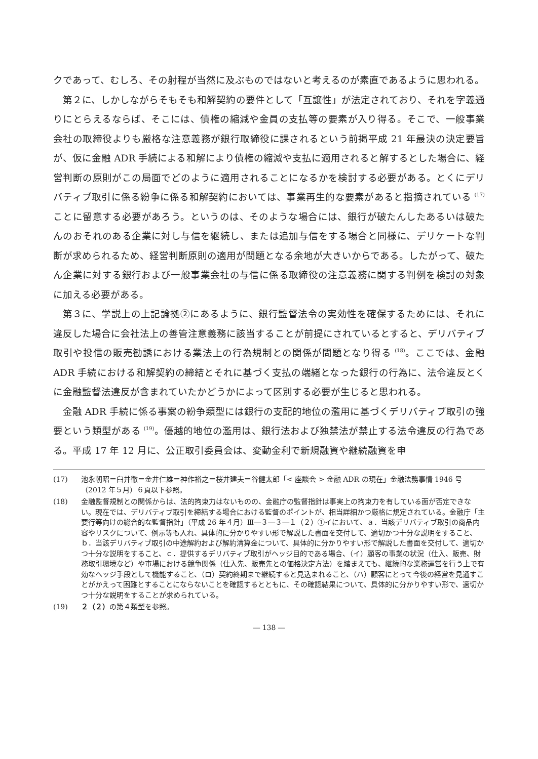クであって、むしろ、その射程が当然に及ぶものではないと考えるのが素直であるように思われる。
第２に、しかしながらそもそも和解契約の要件として「互譲性」が法定されており、それを字義通りにとらえるならば、そこには、債権の縮減や金員の支払等の要素が入り得る。そこで、一般事業会社の取締役よりも厳格な注意義務が銀行取締役に課されるという前掲平成 21 年最決の決定要旨が、仮に金融 ADR 手続による和解により債権の縮減や支払に適用されると解するとした場合に、経営判断の原則がこの局面でどのように適用されることになるかを検討する必要がある。とくにデリバティブ取引に係る紛争に係る和解契約においては、事業再生的な要素があると指摘されている <sup>(17)</sup> ことに留意する必要があろう。というのは、そのような場合には、銀行が破たんしたあるいは破たんのおそれのある企業に対し与信を継続し、または追加与信をする場合と同様に、デリケートな判断が求められるため、経営判断原則の適用が問題となる余地が大きいからである。したがって、破たん企業に対する銀行および一般事業会社の与信に係る取締役の注意義務に関する判例を検討の対象に加える必要がある。
第３に、学説上の上記論拠②にあるように、銀行監督法令の実効性を確保するためには、それに違反した場合に会社法上の善管注意義務に該当することが前提にされているとすると、デリバティブ取引や投信の販売勧誘における業法上の行為規制との関係が問題となり得る <sup>(18)</sup>。ここでは、金融 ADR 手続における和解契約の締結とそれに基づく支払の端緒となった銀行の行為に、法令違反とくに金融監督法違反が含まれていたかどうかによって区別する必要が生じると思われる。
金融 ADR 手続に係る事案の紛争類型には銀行の支配的地位の濫用に基づくデリバティブ取引の強要という類型がある <sup>(19)</sup>。優越的地位の濫用は、銀行法および独禁法が禁止する法令違反の行為である。平成 17 年 12 月に、公正取引委員会は、変動金利で新規融資や継続融資を申
(17) 池永朝昭＝臼井徹＝金井仁雄＝神作裕之＝桜井建夫＝谷健太郎「< 座談会 > 金融 ADR の現在」金融法務事情 1946 号（2012 年５月）６頁以下参照。
(18) 金融監督規制との関係からは、法的拘束力はないものの、金融庁の監督指針は事実上の拘束力を有している面が否定できない。現在では、デリバティブ取引を締結する場合における監督のポイントが、相当詳細かつ厳格に規定されている。金融庁「主要行等向けの総合的な監督指針」（平成 26 年４月）Ⅲ―３―３―１（２）①イにおいて、ａ．当該デリバティブ取引の商品内容やリスクについて、例示等も入れ、具体的に分かりやすい形で解説した書面を交付して、適切かつ十分な説明をすること、ｂ．当該デリバティブ取引の中途解約および解約清算金について、具体的に分かりやすい形で解説した書面を交付して、適切かつ十分な説明をすること、ｃ．提供するデリバティブ取引がヘッジ目的である場合、（イ）顧客の事業の状況（仕入、販売、財務取引環境など）や市場における競争関係（仕入先、販売先との価格決定方法）を踏まえても、継続的な業務運営を行う上で有効なヘッジ手段として機能すること、（ロ）契約終期まで継続すると見込まれること、（ハ）顧客にとって今後の経営を見通すことがかえって困難とすることにならないことを確認するとともに、その確認結果について、具体的に分かりやすい形で、適切かつ十分な説明をすることが求められている。
(19) ２（２）の第４類型を参照。
― 138 ―